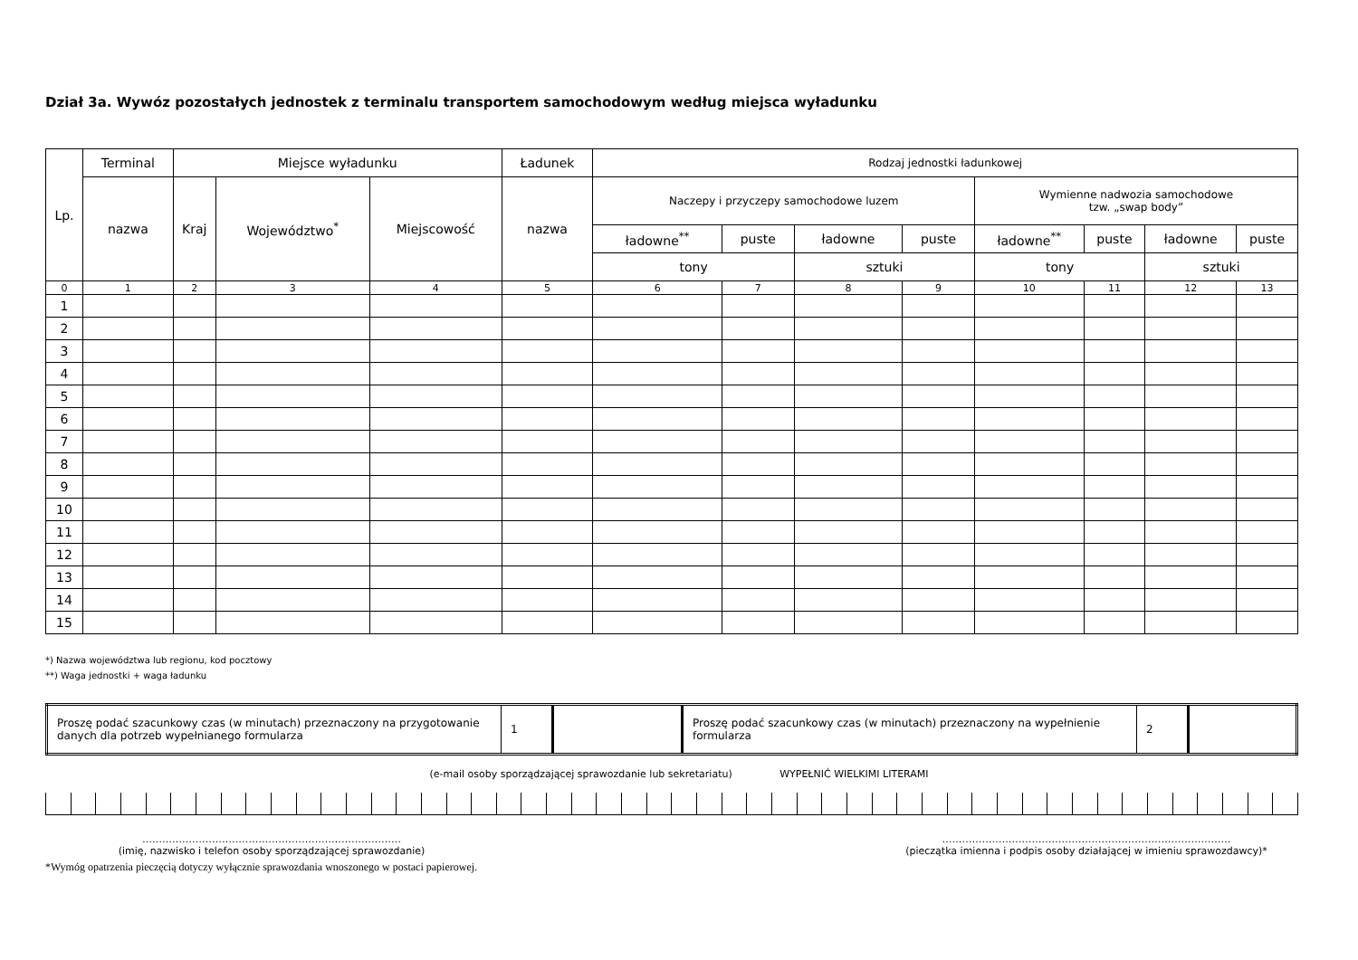Dział 3a. Wywóz pozostałych jednostek z terminalu transportem samochodowym według miejsca wyładunku
| Lp. | Terminal | Miejsce wyładunku | | | Ładunek | Rodzaj jednostki ładunkowej | | | | | | | |
| --- | --- | --- | --- | --- | --- | --- | --- | --- | --- | --- | --- | --- | --- |
| | nazwa | Kraj | Województwo<sup>*</sup> | Miejscowość | nazwa | Naczepy i przyczepy samochodowe luzem | | | | Wymienne nadwozia samochodowe tzw. „swap body” | | | |
| | | | | | | ładowne<sup>**</sup> | puste | ładowne | puste | ładowne<sup>**</sup> | puste | ładowne | puste |
| | | | | | | tony | | sztuki | | tony | | sztuki | |
| 0 | 1 | 2 | 3 | 4 | 5 | 6 | 7 | 8 | 9 | 10 | 11 | 12 | 13 |
| 1 | | | | | | | | | | | | | |
| 2 | | | | | | | | | | | | | |
| 3 | | | | | | | | | | | | | |
| 4 | | | | | | | | | | | | | |
| 5 | | | | | | | | | | | | | |
| 6 | | | | | | | | | | | | | |
| 7 | | | | | | | | | | | | | |
| 8 | | | | | | | | | | | | | |
| 9 | | | | | | | | | | | | | |
| 10 | | | | | | | | | | | | | |
| 11 | | | | | | | | | | | | | |
| 12 | | | | | | | | | | | | | |
| 13 | | | | | | | | | | | | | |
| 14 | | | | | | | | | | | | | |
| 15 | | | | | | | | | | | | | |
*) Nazwa województwa lub regionu, kod pocztowy
**) Waga jednostki + waga ładunku
| Proszę podać szacunkowy czas (w minutach) przeznaczony na przygotowanie danych dla potrzeb wypełnianego formularza | 1 | | Proszę podać szacunkowy czas (w minutach) przeznaczony na wypełnienie formularza | 2 | |
(e-mail osoby sporządzającej sprawozdanie lub sekretariatu) WYPEŁNIĆ WIELKIMI LITERAMI
……………………………………………………………………
(imię, nazwisko i telefon osoby sporządzającej sprawozdanie)
……………………………………………………………………………
(pieczątka imienna i podpis osoby działającej w imieniu sprawozdawcy)*
*Wymóg opatrzenia pieczęcią dotyczy wyłącznie sprawozdania wnoszonego w postaci papierowej.